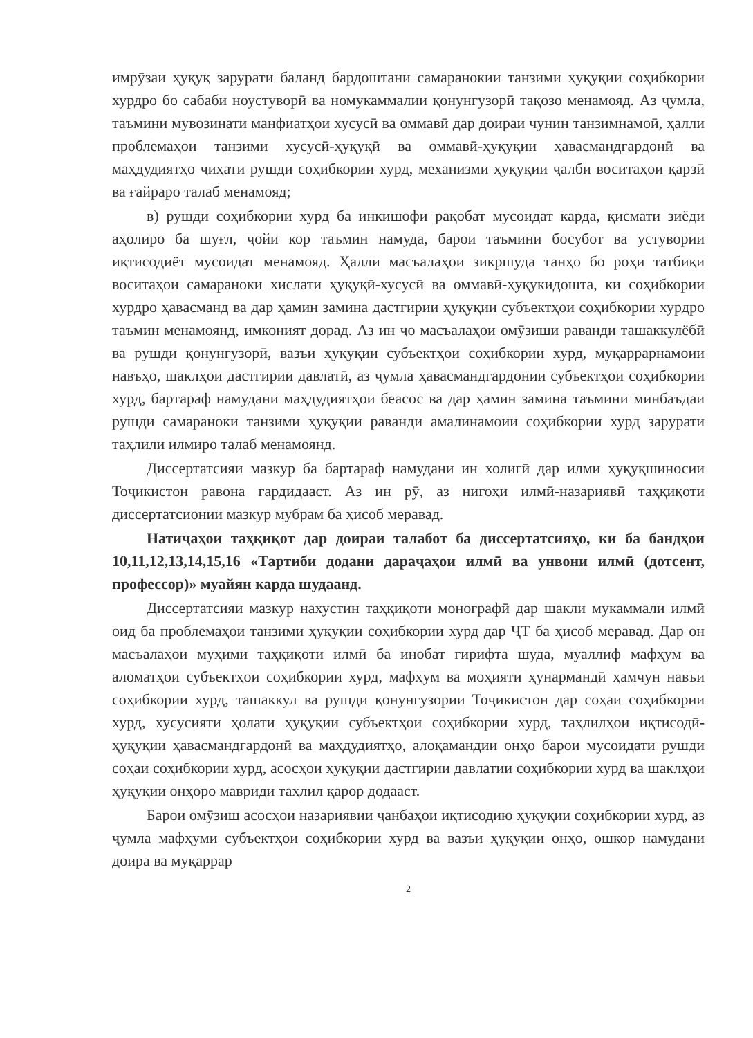имрӯзаи ҳуқуқ зарурати баланд бардоштани самаранокии танзими ҳуқуқии соҳибкории хурдро бо сабаби ноустуворӣ ва номукаммалии қонунгузорӣ тақозо менамояд. Аз ҷумла, таъмини мувозинати манфиатҳои хусусӣ ва оммавӣ дар доираи чунин танзимнамоӣ, ҳалли проблемаҳои танзими хусусӣ-ҳуқуқӣ ва оммавӣ-ҳуқуқии ҳавасмандгардонӣ ва маҳдудиятҳо ҷиҳати рушди соҳибкории хурд, механизми ҳуқуқии ҷалби воситаҳои қарзӣ ва ғайраро талаб менамояд;
в) рушди соҳибкории хурд ба инкишофи рақобат мусоидат карда, қисмати зиёди аҳолиро ба шуғл, ҷойи кор таъмин намуда, барои таъмини босубот ва устувории иқтисодиёт мусоидат менамояд. Ҳалли масъалаҳои зикршуда танҳо бо роҳи татбиқи воситаҳои самараноки хислати ҳуқуқӣ-хусусӣ ва оммавӣ-ҳуқукидошта, ки соҳибкории хурдро ҳавасманд ва дар ҳамин замина дастгирии ҳуқуқии субъектҳои соҳибкории хурдро таъмин менамоянд, имконият дорад. Аз ин ҷо масъалаҳои омӯзиши раванди ташаккулёбӣ ва рушди қонунгузорӣ, вазъи ҳуқуқии субъектҳои соҳибкории хурд, муқаррарнамоии навъҳо, шаклҳои дастгирии давлатӣ, аз ҷумла ҳавасмандгардонии субъектҳои соҳибкории хурд, бартараф намудани маҳдудиятҳои беасос ва дар ҳамин замина таъмини минбаъдаи рушди самараноки танзими ҳуқуқии раванди амалинамоии соҳибкории хурд зарурати таҳлили илмиро талаб менамоянд.
Диссертатсияи мазкур ба бартараф намудани ин холигӣ дар илми ҳуқуқшиносии Тоҷикистон равона гардидааст. Аз ин рӯ, аз нигоҳи илмӣ-назариявӣ таҳқиқоти диссертатсионии мазкур мубрам ба ҳисоб меравад.
Натиҷаҳои таҳқиқот дар доираи талабот ба диссертатсияҳо, ки ба бандҳои 10,11,12,13,14,15,16 «Тартиби додани дараҷаҳои илмӣ ва унвони илмӣ (дотсент, профессор)» муайян карда шудаанд.
Диссертатсияи мазкур нахустин таҳқиқоти монографӣ дар шакли мукаммали илмӣ оид ба проблемаҳои танзими ҳуқуқии соҳибкории хурд дар ҶТ ба ҳисоб меравад. Дар он масъалаҳои муҳими таҳқиқоти илмӣ ба инобат гирифта шуда, муаллиф мафҳум ва аломатҳои субъектҳои соҳибкории хурд, мафҳум ва моҳияти ҳунармандӣ ҳамчун навъи соҳибкории хурд, ташаккул ва рушди қонунгузории Тоҷикистон дар соҳаи соҳибкории хурд, хусусияти ҳолати ҳуқуқии субъектҳои соҳибкории хурд, таҳлилҳои иқтисодӣ-ҳуқуқии ҳавасмандгардонӣ ва маҳдудиятҳо, алоқамандии онҳо барои мусоидати рушди соҳаи соҳибкории хурд, асосҳои ҳуқуқии дастгирии давлатии соҳибкории хурд ва шаклҳои ҳуқуқии онҳоро мавриди таҳлил қарор додааст.
Барои омӯзиш асосҳои назариявии ҷанбаҳои иқтисодию ҳуқуқии соҳибкории хурд, аз ҷумла мафҳуми субъектҳои соҳибкории хурд ва вазъи ҳуқуқии онҳо, ошкор намудани доира ва муқаррар
2